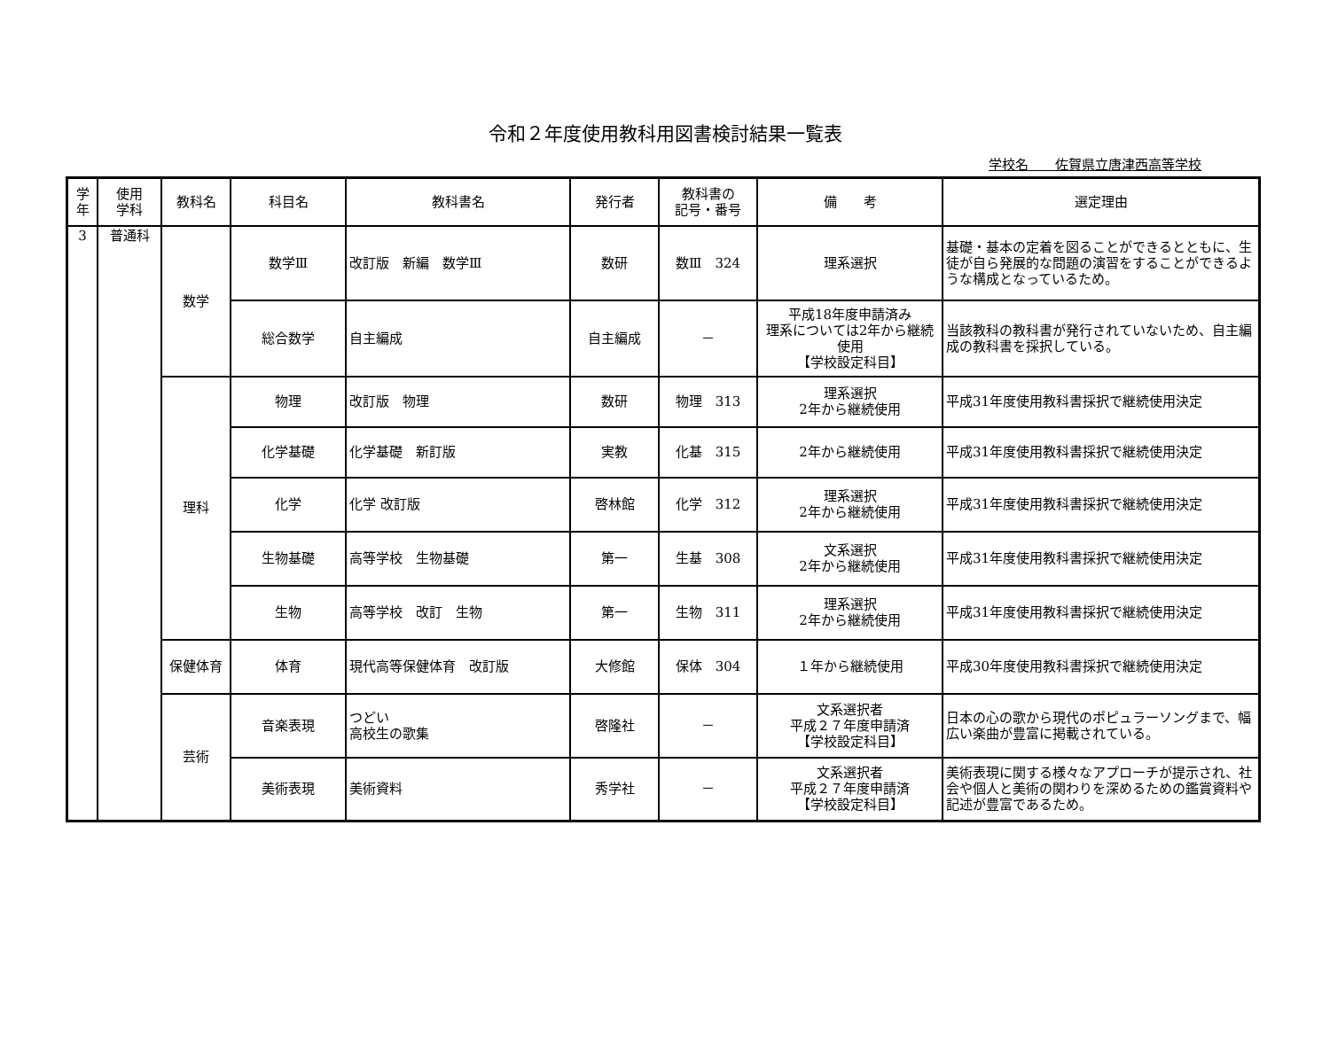令和２年度使用教科用図書検討結果一覧表
学校名　　佐賀県立唐津西高等学校
| 学 年 | 使用 学科 | 教科名 | 科目名 | 教科書名 | 発行者 | 教科書の 記号・番号 | 備 考 | 選定理由 |
| --- | --- | --- | --- | --- | --- | --- | --- | --- |
| 3 | 普通科 | 数学 | 数学Ⅲ | 改訂版 新編 数学Ⅲ | 数研 | 数Ⅲ 324 | 理系選択 | 基礎・基本の定着を図ることができるとともに、生徒が自ら発展的な問題の演習をすることができるような構成となっているため。 |
| | | | 総合数学 | 自主編成 | 自主編成 | － | 平成18年度申請済み 理系については2年から継続使用 【学校設定科目】 | 当該教科の教科書が発行されていないため、自主編成の教科書を採択している。 |
| | | 理科 | 物理 | 改訂版 物理 | 数研 | 物理 313 | 理系選択 2年から継続使用 | 平成31年度使用教科書採択で継続使用決定 |
| | | | 化学基礎 | 化学基礎 新訂版 | 実教 | 化基 315 | 2年から継続使用 | 平成31年度使用教科書採択で継続使用決定 |
| | | | 化学 | 化学 改訂版 | 啓林館 | 化学 312 | 理系選択 2年から継続使用 | 平成31年度使用教科書採択で継続使用決定 |
| | | | 生物基礎 | 高等学校 生物基礎 | 第一 | 生基 308 | 文系選択 2年から継続使用 | 平成31年度使用教科書採択で継続使用決定 |
| | | | 生物 | 高等学校 改訂 生物 | 第一 | 生物 311 | 理系選択 2年から継続使用 | 平成31年度使用教科書採択で継続使用決定 |
| | | 保健体育 | 体育 | 現代高等保健体育 改訂版 | 大修館 | 保体 304 | １年から継続使用 | 平成30年度使用教科書採択で継続使用決定 |
| | | 芸術 | 音楽表現 | つどい 高校生の歌集 | 啓隆社 | － | 文系選択者 平成２７年度申請済 【学校設定科目】 | 日本の心の歌から現代のポピュラーソングまで、幅広い楽曲が豊富に掲載されている。 |
| | | | 美術表現 | 美術資料 | 秀学社 | － | 文系選択者 平成２７年度申請済 【学校設定科目】 | 美術表現に関する様々なアプローチが提示され、社会や個人と美術の関わりを深めるための鑑賞資料や記述が豊富であるため。 |